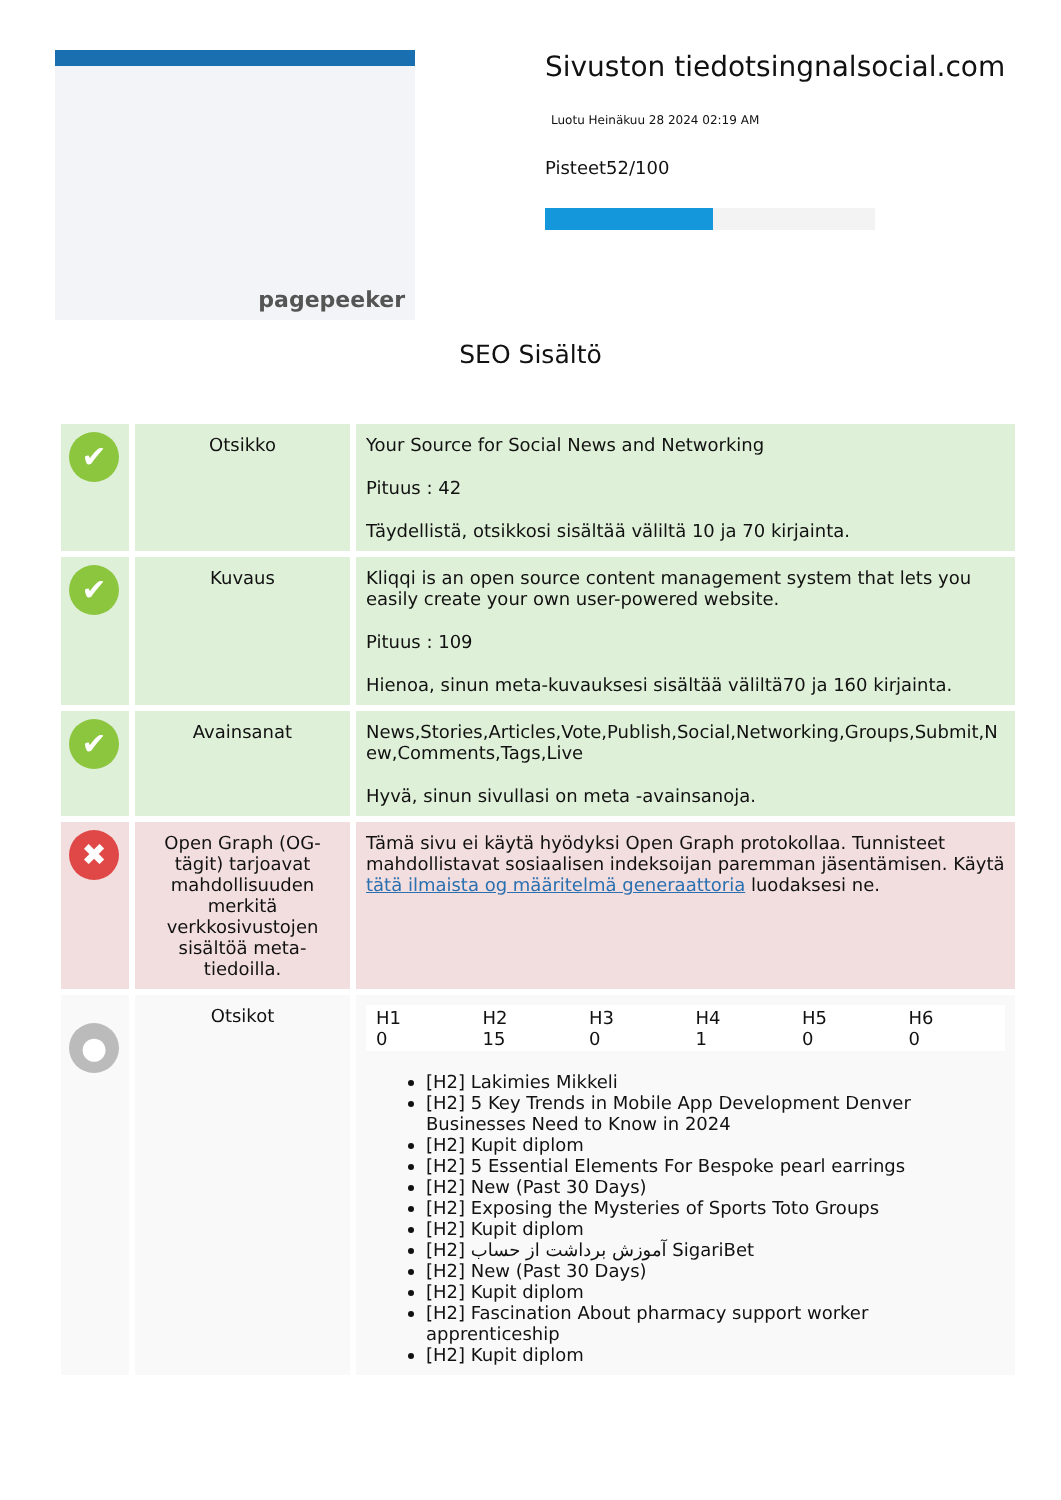pagepeeker
Sivuston tiedotsingnalsocial.com
Luotu Heinäkuu 28 2024 02:19 AM
Pisteet52/100
SEO Sisältö
| ✔ | Otsikko | Your Source for Social News and Networking Pituus : 42 Täydellistä, otsikkosi sisältää väliltä 10 ja 70 kirjainta. |
| ✔ | Kuvaus | Kliqqi is an open source content management system that lets you easily create your own user-powered website. Pituus : 109 Hienoa, sinun meta-kuvauksesi sisältää väliltä70 ja 160 kirjainta. |
| ✔ | Avainsanat | News,Stories,Articles,Vote,Publish,Social,Networking,Groups,Submit,New,Comments,Tags,Live Hyvä, sinun sivullasi on meta -avainsanoja. |
| ✖ | Open Graph (OG-tägit) tarjoavat mahdollisuuden merkitä verkkosivustojen sisältöä meta-tiedoilla. | Tämä sivu ei käytä hyödyksi Open Graph protokollaa. Tunnisteet mahdollistavat sosiaalisen indeksoijan paremman jäsentämisen. Käytä tätä ilmaista og määritelmä generaattoria luodaksesi ne. |
| ● | Otsikot | / H1 0 / H2 15 / H3 0 / H4 1 / H5 0 / H6 0 / [H2] Lakimies Mikkeli [H2] 5 Key Trends in Mobile App Development Denver Businesses Need to Know in 2024 [H2] Kupit diplom [H2] 5 Essential Elements For Bespoke pearl earrings [H2] New (Past 30 Days) [H2] Exposing the Mysteries of Sports Toto Groups [H2] Kupit diplom [H2] آموزش برداشت از حساب SigariBet [H2] New (Past 30 Days) [H2] Kupit diplom [H2] Fascination About pharmacy support worker apprenticeship [H2] Kupit diplom |